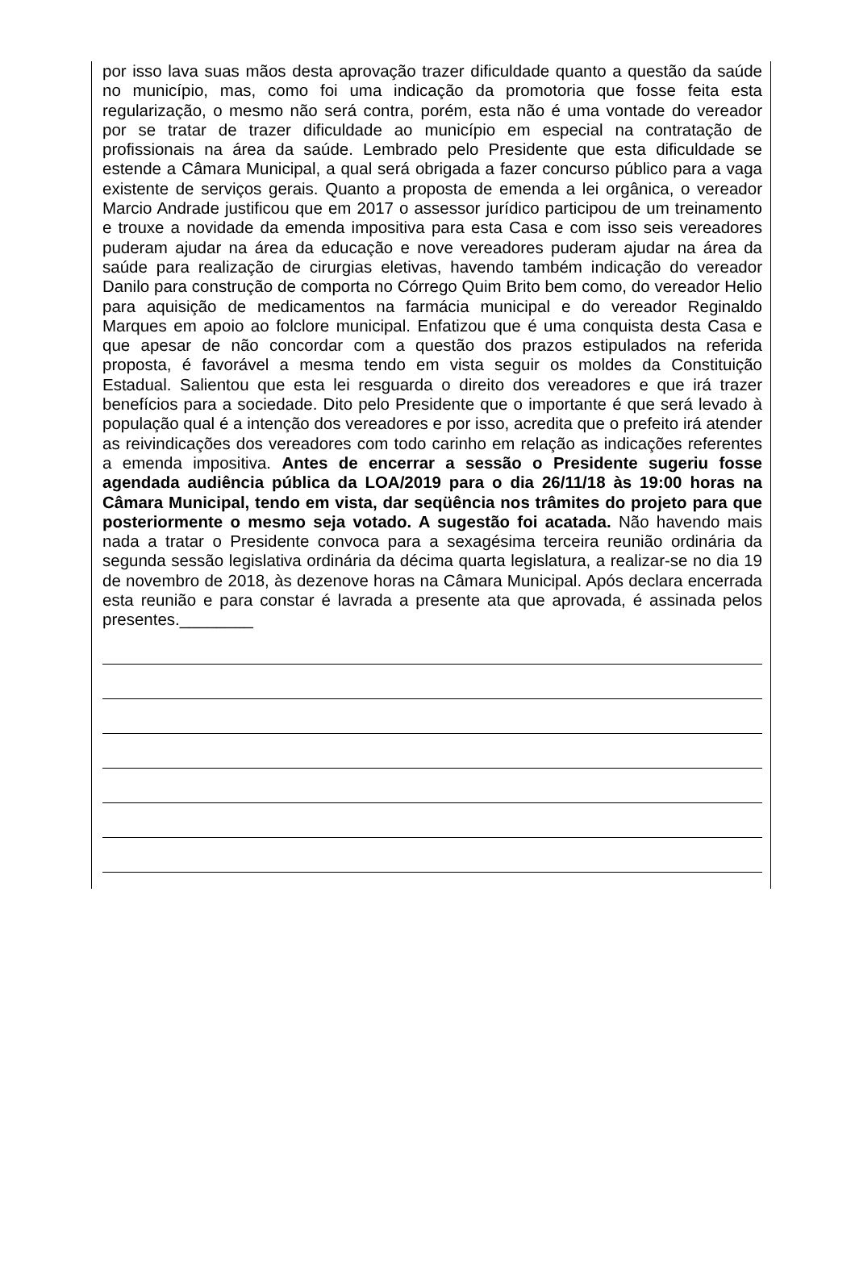por isso lava suas mãos desta aprovação trazer dificuldade quanto a questão da saúde no município, mas, como foi uma indicação da promotoria que fosse feita esta regularização, o mesmo não será contra, porém, esta não é uma vontade do vereador por se tratar de trazer dificuldade ao município em especial na contratação de profissionais na área da saúde. Lembrado pelo Presidente que esta dificuldade se estende a Câmara Municipal, a qual será obrigada a fazer concurso público para a vaga existente de serviços gerais. Quanto a proposta de emenda a lei orgânica, o vereador Marcio Andrade justificou que em 2017 o assessor jurídico participou de um treinamento e trouxe a novidade da emenda impositiva para esta Casa e com isso seis vereadores puderam ajudar na área da educação e nove vereadores puderam ajudar na área da saúde para realização de cirurgias eletivas, havendo também indicação do vereador Danilo para construção de comporta no Córrego Quim Brito bem como, do vereador Helio para aquisição de medicamentos na farmácia municipal e do vereador Reginaldo Marques em apoio ao folclore municipal. Enfatizou que é uma conquista desta Casa e que apesar de não concordar com a questão dos prazos estipulados na referida proposta, é favorável a mesma tendo em vista seguir os moldes da Constituição Estadual. Salientou que esta lei resguarda o direito dos vereadores e que irá trazer benefícios para a sociedade. Dito pelo Presidente que o importante é que será levado à população qual é a intenção dos vereadores e por isso, acredita que o prefeito irá atender as reivindicações dos vereadores com todo carinho em relação as indicações referentes a emenda impositiva. Antes de encerrar a sessão o Presidente sugeriu fosse agendada audiência pública da LOA/2019 para o dia 26/11/18 às 19:00 horas na Câmara Municipal, tendo em vista, dar seqüência nos trâmites do projeto para que posteriormente o mesmo seja votado. A sugestão foi acatada. Não havendo mais nada a tratar o Presidente convoca para a sexagésima terceira reunião ordinária da segunda sessão legislativa ordinária da décima quarta legislatura, a realizar-se no dia 19 de novembro de 2018, às dezenove horas na Câmara Municipal. Após declara encerrada esta reunião e para constar é lavrada a presente ata que aprovada, é assinada pelos presentes.________